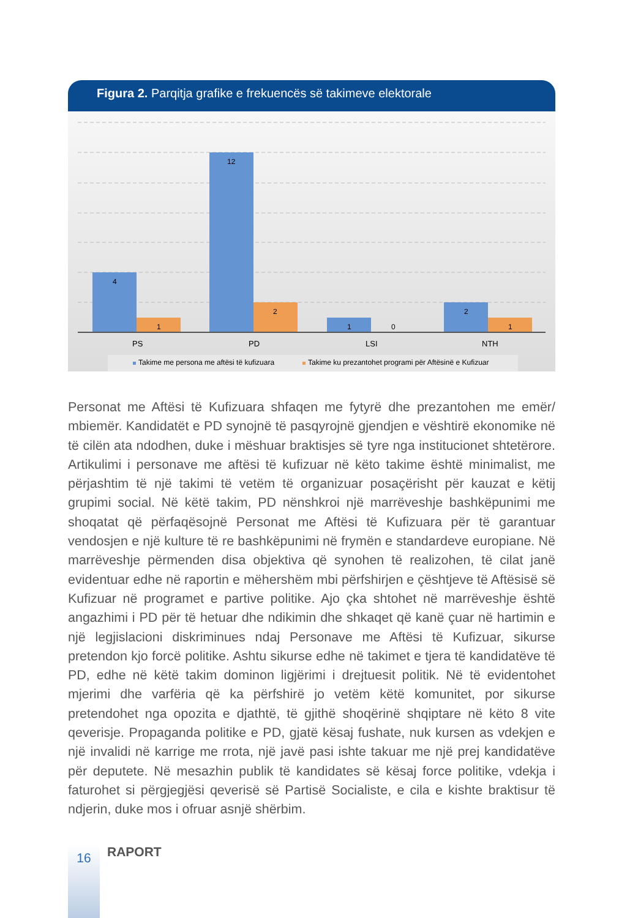Figura 2. Parqitja grafike e frekuencës së takimeve elektorale
4
1
12
2
1
0
2
1
PS
PD
LSI
NTH
Takime me persona me aftësi të kufizuara
Takime ku prezantohet programi për Aftësinë e Kufizuar
Personat me Aftësi të Kufizuara shfaqen me fytyrë dhe prezantohen me emër/ mbiemër. Kandidatët e PD synojnë të pasqyrojnë gjendjen e vështirë ekonomike në të cilën ata ndodhen, duke i mëshuar braktisjes së tyre nga institucionet shtetërore. Artikulimi i personave me aftësi të kufizuar në këto takime është minimalist, me përjashtim të një takimi të vetëm të organizuar posaçërisht për kauzat e këtij grupimi social. Në këtë takim, PD nënshkroi një marrëveshje bashkëpunimi me shoqatat që përfaqësojnë Personat me Aftësi të Kufizuara për të garantuar vendosjen e një kulture të re bashkëpunimi në frymën e standardeve europiane. Në marrëveshje përmenden disa objektiva që synohen të realizohen, të cilat janë evidentuar edhe në raportin e mëhershëm mbi përfshirjen e çështjeve të Aftësisë së Kufizuar në programet e partive politike. Ajo çka shtohet në marrëveshje është angazhimi i PD për të hetuar dhe ndikimin dhe shkaqet që kanë çuar në hartimin e një legjislacioni diskriminues ndaj Personave me Aftësi të Kufizuar, sikurse pretendon kjo forcë politike. Ashtu sikurse edhe në takimet e tjera të kandidatëve të PD, edhe në këtë takim dominon ligjërimi i drejtuesit politik. Në të evidentohet mjerimi dhe varfëria që ka përfshirë jo vetëm këtë komunitet, por sikurse pretendohet nga opozita e djathtë, të gjithë shoqërinë shqiptare në këto 8 vite qeverisje. Propaganda politike e PD, gjatë kësaj fushate, nuk kursen as vdekjen e një invalidi në karrige me rrota, një javë pasi ishte takuar me një prej kandidatëve për deputete. Në mesazhin publik të kandidates së kësaj force politike, vdekja i faturohet si përgjegjësi qeverisë së Partisë Socialiste, e cila e kishte braktisur të ndjerin, duke mos i ofruar asnjë shërbim.
16
RAPORT